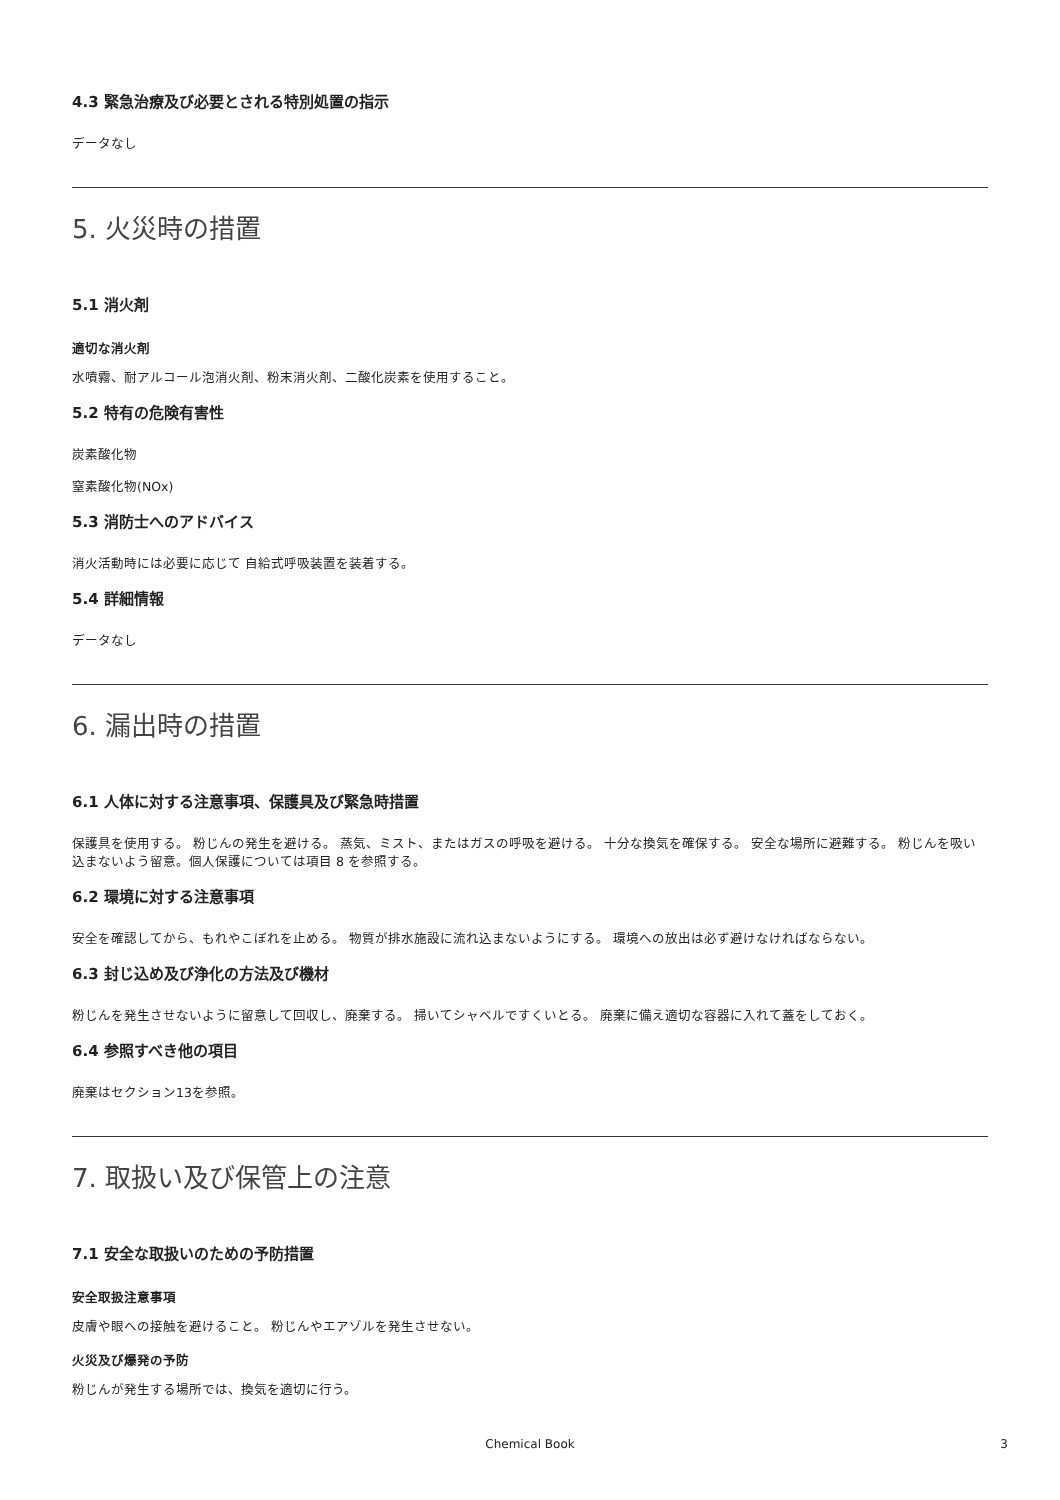4.3 緊急治療及び必要とされる特別処置の指示
データなし
5. 火災時の措置
5.1 消火剤
適切な消火剤
水噴霧、耐アルコール泡消火剤、粉末消火剤、二酸化炭素を使用すること。
5.2 特有の危険有害性
炭素酸化物
窒素酸化物(NOx)
5.3 消防士へのアドバイス
消火活動時には必要に応じて 自給式呼吸装置を装着する。
5.4 詳細情報
データなし
6. 漏出時の措置
6.1 人体に対する注意事項、保護具及び緊急時措置
保護具を使用する。 粉じんの発生を避ける。 蒸気、ミスト、またはガスの呼吸を避ける。 十分な換気を確保する。 安全な場所に避難する。 粉じんを吸い込まないよう留意。個人保護については項目 8 を参照する。
6.2 環境に対する注意事項
安全を確認してから、もれやこぼれを止める。 物質が排水施設に流れ込まないようにする。 環境への放出は必ず避けなければならない。
6.3 封じ込め及び浄化の方法及び機材
粉じんを発生させないように留意して回収し、廃棄する。 掃いてシャベルですくいとる。 廃棄に備え適切な容器に入れて蓋をしておく。
6.4 参照すべき他の項目
廃棄はセクション13を参照。
7. 取扱い及び保管上の注意
7.1 安全な取扱いのための予防措置
安全取扱注意事項
皮膚や眼への接触を避けること。 粉じんやエアゾルを発生させない。
火災及び爆発の予防
粉じんが発生する場所では、換気を適切に行う。
Chemical Book
3